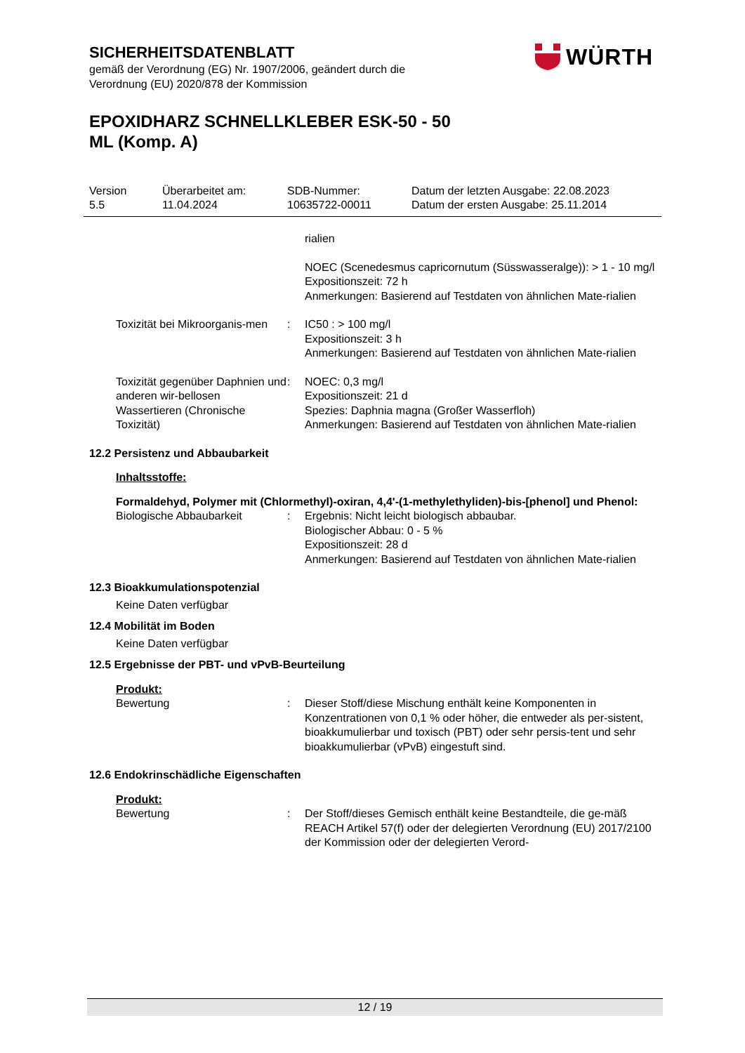SICHERHEITSDATENBLATT
gemäß der Verordnung (EG) Nr. 1907/2006, geändert durch die
Verordnung (EU) 2020/878 der Kommission
EPOXIDHARZ SCHNELLKLEBER ESK-50 - 50
ML (Komp. A)
WÜRTH
Version
5.5
Überarbeitet am:
11.04.2024
SDB-Nummer:
10635722-00011
Datum der letzten Ausgabe: 22.08.2023
Datum der ersten Ausgabe: 25.11.2014
rialien
NOEC (Scenedesmus capricornutum (Süsswasseralge)): > 1 - 10 mg/l
Expositionszeit: 72 h
Anmerkungen: Basierend auf Testdaten von ähnlichen Mate-rialien
Toxizität bei Mikroorganis-men
: IC50 : > 100 mg/l
Expositionszeit: 3 h
Anmerkungen: Basierend auf Testdaten von ähnlichen Mate-rialien
Toxizität gegenüber Daphnien und anderen wir-bellosen Wassertieren (Chronische Toxizität)
: NOEC: 0,3 mg/l
Expositionszeit: 21 d
Spezies: Daphnia magna (Großer Wasserfloh)
Anmerkungen: Basierend auf Testdaten von ähnlichen Mate-rialien
12.2 Persistenz und Abbaubarkeit
Inhaltsstoffe:
Formaldehyd, Polymer mit (Chlormethyl)-oxiran, 4,4'-(1-methylethyliden)-bis-[phenol] und Phenol:
Biologische Abbaubarkeit : Ergebnis: Nicht leicht biologisch abbaubar.
Biologischer Abbau: 0 - 5 %
Expositionszeit: 28 d
Anmerkungen: Basierend auf Testdaten von ähnlichen Mate-rialien
12.3 Bioakkumulationspotenzial
Keine Daten verfügbar
12.4 Mobilität im Boden
Keine Daten verfügbar
12.5 Ergebnisse der PBT- und vPvB-Beurteilung
Produkt:
Bewertung : Dieser Stoff/diese Mischung enthält keine Komponenten in Konzentrationen von 0,1 % oder höher, die entweder als per-sistent, bioakkumulierbar und toxisch (PBT) oder sehr persis-tent und sehr bioakkumulierbar (vPvB) eingestuft sind.
12.6 Endokrinschädliche Eigenschaften
Produkt:
Bewertung : Der Stoff/dieses Gemisch enthält keine Bestandteile, die ge-mäß REACH Artikel 57(f) oder der delegierten Verordnung (EU) 2017/2100 der Kommission oder der delegierten Verord-
12 / 19